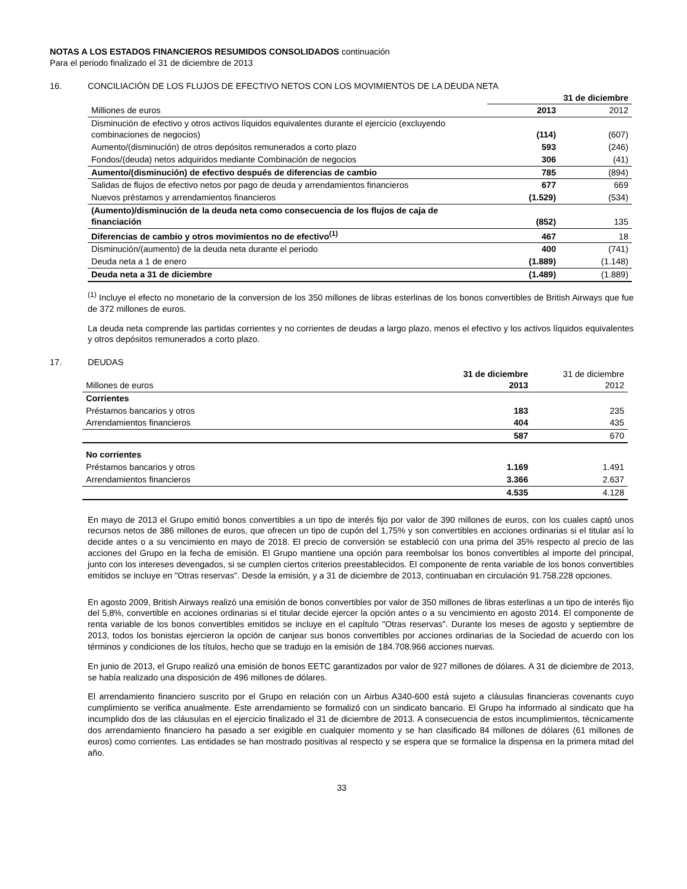NOTAS A LOS ESTADOS FINANCIEROS RESUMIDOS CONSOLIDADOS continuación
Para el periodo finalizado el 31 de diciembre de 2013
16. CONCILIACIÓN DE LOS FLUJOS DE EFECTIVO NETOS CON LOS MOVIMIENTOS DE LA DEUDA NETA
| | 31 de diciembre | |
| Milliones de euros | 2013 | 2012 |
| Disminución de efectivo y otros activos líquidos equivalentes durante el ejercicio (excluyendo combinaciones de negocios) | (114) | (607) |
| Aumento/(disminución) de otros depósitos remunerados a corto plazo | 593 | (246) |
| Fondos/(deuda) netos adquiridos mediante Combinación de negocios | 306 | (41) |
| Aumento/(disminución) de efectivo después de diferencias de cambio | 785 | (894) |
| Salidas de flujos de efectivo netos por pago de deuda y arrendamientos financieros | 677 | 669 |
| Nuevos préstamos y arrendamientos financieros | (1.529) | (534) |
| (Aumento)/disminución de la deuda neta como consecuencia de los flujos de caja de financiación | (852) | 135 |
| Diferencias de cambio y otros movimientos no de efectivo<sup>(1)</sup> | 467 | 18 |
| Disminución/(aumento) de la deuda neta durante el periodo | 400 | (741) |
| Deuda neta a 1 de enero | (1.889) | (1.148) |
| Deuda neta a 31 de diciembre | (1.489) | (1.889) |
<sup>(1)</sup> Incluye el efecto no monetario de la conversion de los 350 millones de libras esterlinas de los bonos convertibles de British Airways que fue de 372 millones de euros.
La deuda neta comprende las partidas corrientes y no corrientes de deudas a largo plazo, menos el efectivo y los activos líquidos equivalentes y otros depósitos remunerados a corto plazo.
17. DEUDAS
| Millones de euros | 31 de diciembre 2013 | 31 de diciembre 2012 |
| Corrientes | | |
| Préstamos bancarios y otros | 183 | 235 |
| Arrendamientos financieros | 404 | 435 |
| | 587 | 670 |
| No corrientes | | |
| Préstamos bancarios y otros | 1.169 | 1.491 |
| Arrendamientos financieros | 3.366 | 2.637 |
| | 4.535 | 4.128 |
En mayo de 2013 el Grupo emitió bonos convertibles a un tipo de interés fijo por valor de 390 millones de euros, con los cuales captó unos recursos netos de 386 millones de euros, que ofrecen un tipo de cupón del 1,75% y son convertibles en acciones ordinarias si el titular así lo decide antes o a su vencimiento en mayo de 2018. El precio de conversión se estableció con una prima del 35% respecto al precio de las acciones del Grupo en la fecha de emisión. El Grupo mantiene una opción para reembolsar los bonos convertibles al importe del principal, junto con los intereses devengados, si se cumplen ciertos criterios preestablecidos. El componente de renta variable de los bonos convertibles emitidos se incluye en "Otras reservas". Desde la emisión, y a 31 de diciembre de 2013, continuaban en circulación 91.758.228 opciones.
En agosto 2009, British Airways realizó una emisión de bonos convertibles por valor de 350 millones de libras esterlinas a un tipo de interés fijo del 5,8%, convertible en acciones ordinarias si el titular decide ejercer la opción antes o a su vencimiento en agosto 2014. El componente de renta variable de los bonos convertibles emitidos se incluye en el capítulo "Otras reservas". Durante los meses de agosto y septiembre de 2013, todos los bonistas ejercieron la opción de canjear sus bonos convertibles por acciones ordinarias de la Sociedad de acuerdo con los términos y condiciones de los títulos, hecho que se tradujo en la emisión de 184.708.966 acciones nuevas.
En junio de 2013, el Grupo realizó una emisión de bonos EETC garantizados por valor de 927 millones de dólares. A 31 de diciembre de 2013, se había realizado una disposición de 496 millones de dólares.
El arrendamiento financiero suscrito por el Grupo en relación con un Airbus A340-600 está sujeto a cláusulas financieras covenants cuyo cumplimiento se verifica anualmente. Este arrendamiento se formalizó con un sindicato bancario. El Grupo ha informado al sindicato que ha incumplido dos de las cláusulas en el ejercicio finalizado el 31 de diciembre de 2013. A consecuencia de estos incumplimientos, técnicamente dos arrendamiento financiero ha pasado a ser exigible en cualquier momento y se han clasificado 84 millones de dólares (61 millones de euros) como corrientes. Las entidades se han mostrado positivas al respecto y se espera que se formalice la dispensa en la primera mitad del año.
33